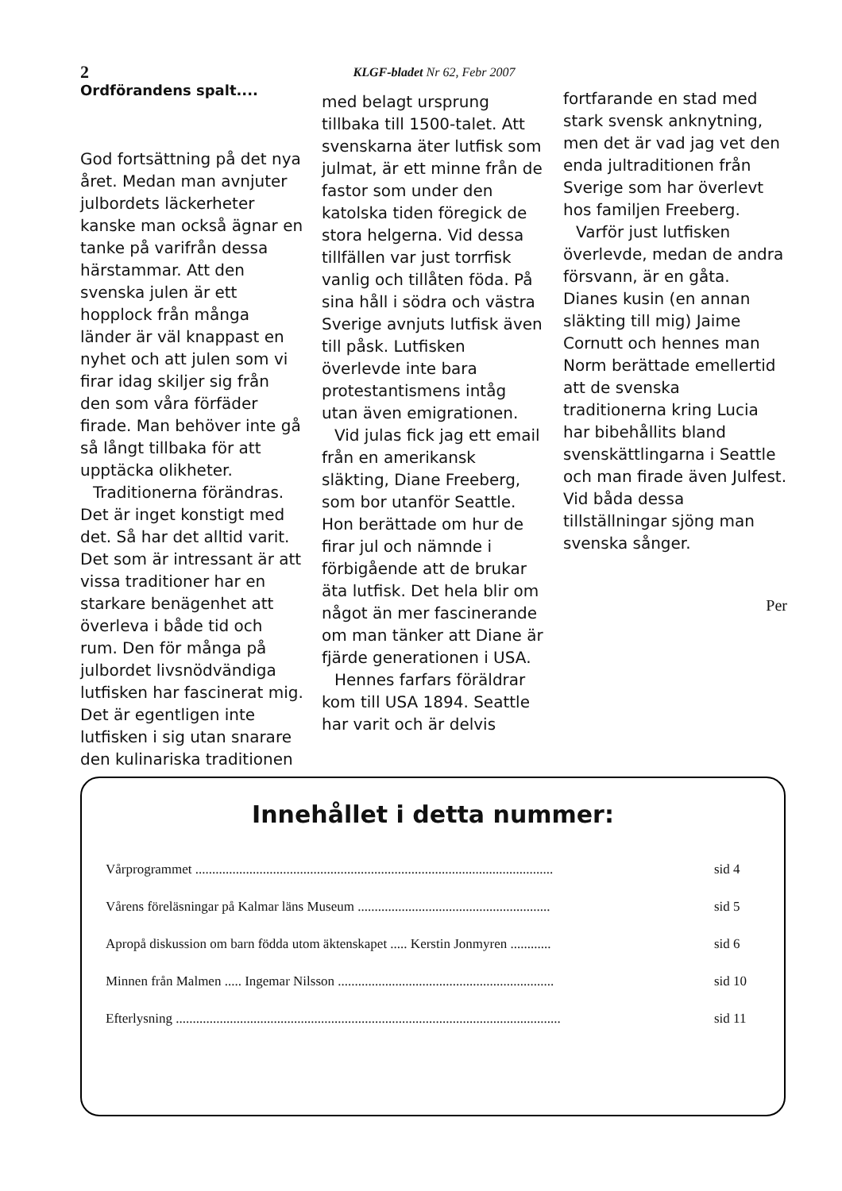2
KLGF-bladet Nr 62, Febr 2007
Ordförandens spalt....
God fortsättning på det nya året. Medan man avnjuter julbordets läckerheter kanske man också ägnar en tanke på varifrån dessa härstammar. Att den svenska julen är ett hopplock från många länder är väl knappast en nyhet och att julen som vi firar idag skiljer sig från den som våra förfäder firade. Man behöver inte gå så långt tillbaka för att upptäcka olikheter.
Traditionerna förändras. Det är inget konstigt med det. Så har det alltid varit. Det som är intressant är att vissa traditioner har en starkare benägenhet att överleva i både tid och rum. Den för många på julbordet livsnödvändiga lutfisken har fascinerat mig. Det är egentligen inte lutfisken i sig utan snarare den kulinariska traditionen
med belagt ursprung tillbaka till 1500-talet. Att svenskarna äter lutfisk som julmat, är ett minne från de fastor som under den katolska tiden föregick de stora helgerna. Vid dessa tillfällen var just torrfisk vanlig och tillåten föda. På sina håll i södra och västra Sverige avnjuts lutfisk även till påsk. Lutfisken överlevde inte bara protestantismens intåg utan även emigrationen.
Vid julas fick jag ett email från en amerikansk släkting, Diane Freeberg, som bor utanför Seattle. Hon berättade om hur de firar jul och nämnde i förbigående att de brukar äta lutfisk. Det hela blir om något än mer fascinerande om man tänker att Diane är fjärde generationen i USA.
Hennes farfars föräldrar kom till USA 1894. Seattle har varit och är delvis
fortfarande en stad med stark svensk anknytning, men det är vad jag vet den enda jultraditionen från Sverige som har överlevt hos familjen Freeberg.
Varför just lutfisken överlevde, medan de andra försvann, är en gåta. Dianes kusin (en annan släkting till mig) Jaime Cornutt och hennes man Norm berättade emellertid att de svenska traditionerna kring Lucia har bibehållits bland svenskättlingarna i Seattle och man firade även Julfest. Vid båda dessa tillställningar sjöng man svenska sånger.
Per
Innehållet i detta nummer:
Vårprogrammet .......................................................................................................... sid 4
Vårens föreläsningar på Kalmar läns Museum ......................................................... sid 5
Apropå diskussion om barn födda utom äktenskapet ..... Kerstin Jonmyren ............ sid 6
Minnen från Malmen ..... Ingemar Nilsson ................................................................ sid 10
Efterlysning .................................................................................................................. sid 11